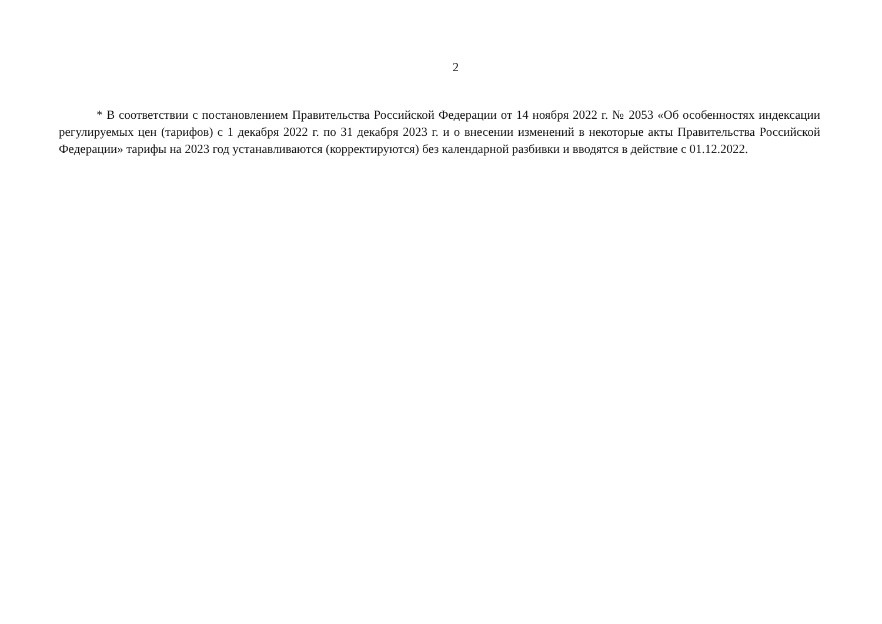2
* В соответствии с постановлением Правительства Российской Федерации от 14 ноября 2022 г. № 2053 «Об особенностях индексации регулируемых цен (тарифов) с 1 декабря 2022 г. по 31 декабря 2023 г. и о внесении изменений в некоторые акты Правительства Российской Федерации» тарифы на 2023 год устанавливаются (корректируются) без календарной разбивки и вводятся в действие с 01.12.2022.